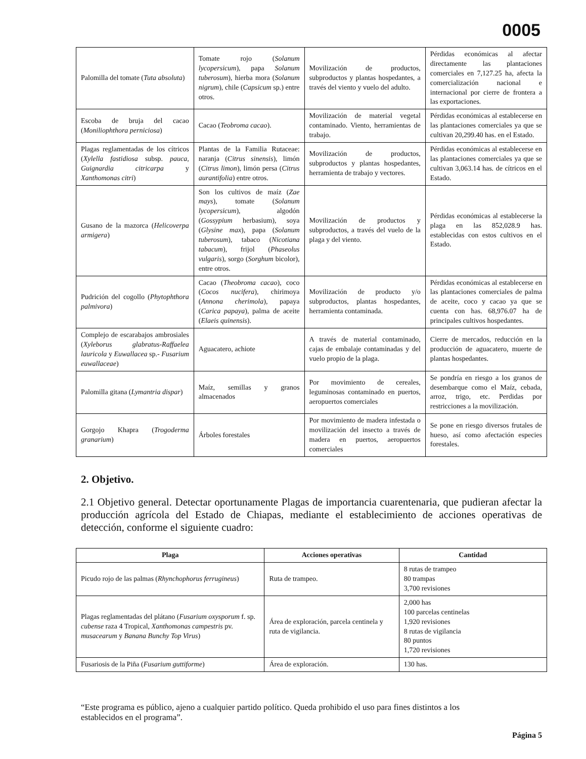0005
| Palomilla del tomate ( Tuta absoluta ) | Tomate rojo ( Solanum lycopersicum ), papa Solanum tuberosum ), hierba mora ( Solanum nigrum ), chile ( Capsicum sp.) entre otros. | Movilización de productos, subproductos y plantas hospedantes, a través del viento y vuelo del adulto. | Pérdidas económicas al afectar directamente las plantaciones comerciales en 7,127.25 ha, afecta la comercialización nacional e internacional por cierre de frontera a las exportaciones. |
| Escoba de bruja del cacao ( Moniliophthora perniciosa ) | Cacao ( Teobroma cacao ). | Movilización de material vegetal contaminado. Viento, herramientas de trabajo. | Pérdidas económicas al establecerse en las plantaciones comerciales ya que se cultivan 20,299.40 has. en el Estado. |
| Plagas reglamentadas de los cítricos ( Xylella fastidiosa subsp. pauca, Guignardia citricarpa y Xanthomonas citri ) | Plantas de la Familia Rutaceae: naranja ( Citrus sinensis ), limón ( Citrus limon ), limón persa ( Citrus aurantifolia ) entre otros. | Movilización de productos, subproductos y plantas hospedantes, herramienta de trabajo y vectores. | Pérdidas económicas al establecerse en las plantaciones comerciales ya que se cultivan 3,063.14 has. de cítricos en el Estado. |
| Gusano de la mazorca ( Helicoverpa armigera ) | Son los cultivos de maíz ( Zae mays ), tomate ( Solanum lycopersicum ), algodón ( Gossypium herbasium), soya ( Glysine max ), papa ( Solanum tuberosum ), tabaco ( Nicotiana tabacum ), frijol ( Phaseolus vulgaris ), sorgo ( Sorghum bicolor), entre otros. | Movilización de productos y subproductos, a través del vuelo de la plaga y del viento. | Pérdidas económicas al establecerse la plaga en las 852,028.9 has. establecidas con estos cultivos en el Estado. |
| Pudrición del cogollo ( Phytophthora palmivora ) | Cacao ( Theobroma cacao ), coco ( Cocos nucifera ), chirimoya ( Annona cherimola ), papaya ( Carica papaya ), palma de aceite ( Elaeis quinensis ). | Movilización de producto y/o subproductos, plantas hospedantes, herramienta contaminada. | Pérdidas económicas al establecerse en las plantaciones comerciales de palma de aceite, coco y cacao ya que se cuenta con has. 68,976.07 ha de principales cultivos hospedantes. |
| Complejo de escarabajos ambrosiales ( Xyleborus glabratus-Raffaelea lauricola y Euwallacea sp.- Fusarium euwallaceae ) | Aguacatero, achiote | A través de material contaminado, cajas de embalaje contaminadas y del vuelo propio de la plaga. | Cierre de mercados, reducción en la producción de aguacatero, muerte de plantas hospedantes. |
| Palomilla gitana ( Lymantria dispar ) | Maíz, semillas y granos almacenados | Por movimiento de cereales, leguminosas contaminado en puertos, aeropuertos comerciales | Se pondría en riesgo a los granos de desembarque como el Maíz, cebada, arroz, trigo, etc. Perdidas por restricciones a la movilización. |
| Gorgojo Khapra ( Trogoderma granarium ) | Árboles forestales | Por movimiento de madera infestada o movilización del insecto a través de madera en puertos, aeropuertos comerciales | Se pone en riesgo diversos frutales de hueso, así como afectación especies forestales. |
2. Objetivo.
2.1 Objetivo general. Detectar oportunamente Plagas de importancia cuarentenaria, que pudieran afectar la producción agrícola del Estado de Chiapas, mediante el establecimiento de acciones operativas de detección, conforme el siguiente cuadro:
| Plaga | Acciones operativas | Cantidad |
| --- | --- | --- |
| Picudo rojo de las palmas ( Rhynchophorus ferrugineus ) | Ruta de trampeo. | 8 rutas de trampeo 80 trampas 3,700 revisiones |
| Plagas reglamentadas del plátano ( Fusarium oxysporum f. sp. cubense raza 4 Tropical, Xanthomonas campestris pv. musacearum y Banana Bunchy Top Virus ) | Área de exploración, parcela centinela y ruta de vigilancia. | 2,000 has 100 parcelas centinelas 1,920 revisiones 8 rutas de vigilancia 80 puntos 1,720 revisiones |
| Fusariosis de la Piña ( Fusarium guttiforme ) | Área de exploración. | 130 has. |
“Este programa es público, ajeno a cualquier partido político. Queda prohibido el uso para fines distintos a los establecidos en el programa”.
Página 5